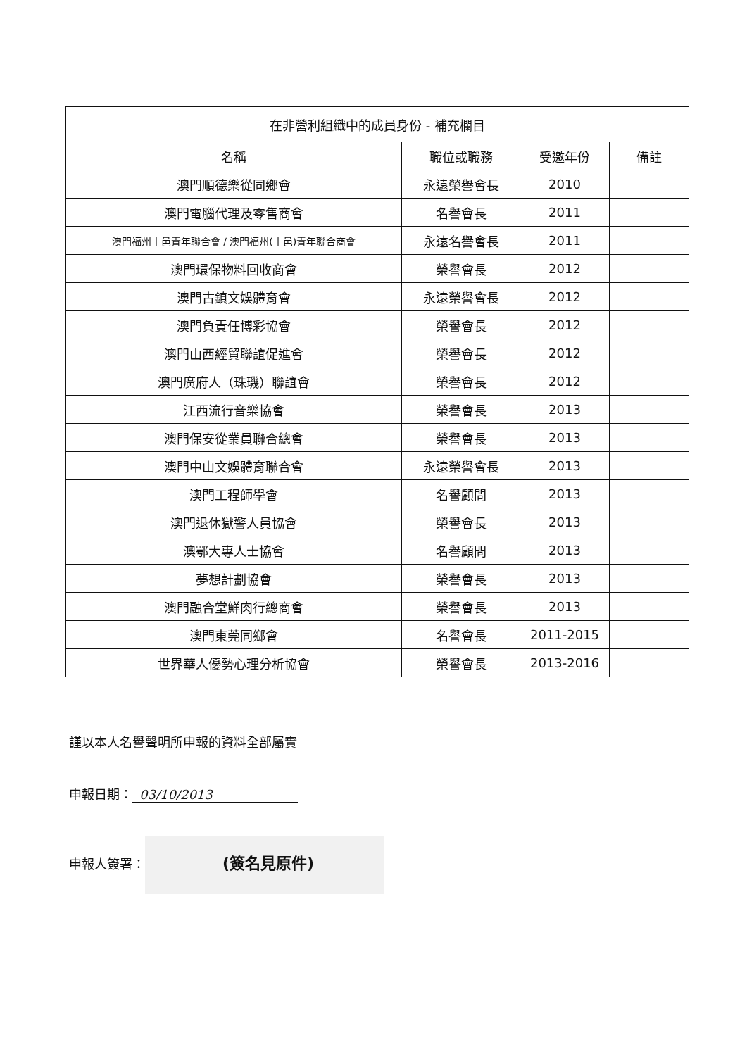| 在非營利組織中的成員身份 - 補充欄目 | | | |
| --- | --- | --- | --- |
| 名稱 | 職位或職務 | 受邀年份 | 備註 |
| 澳門順德樂從同鄉會 | 永遠榮譽會長 | 2010 | |
| 澳門電腦代理及零售商會 | 名譽會長 | 2011 | |
| 澳門福州十邑青年聯合會 / 澳門福州(十邑)青年聯合商會 | 永遠名譽會長 | 2011 | |
| 澳門環保物料回收商會 | 榮譽會長 | 2012 | |
| 澳門古鎮文娛體育會 | 永遠榮譽會長 | 2012 | |
| 澳門負責任博彩協會 | 榮譽會長 | 2012 | |
| 澳門山西經貿聯誼促進會 | 榮譽會長 | 2012 | |
| 澳門廣府人（珠璣）聯誼會 | 榮譽會長 | 2012 | |
| 江西流行音樂協會 | 榮譽會長 | 2013 | |
| 澳門保安從業員聯合總會 | 榮譽會長 | 2013 | |
| 澳門中山文娛體育聯合會 | 永遠榮譽會長 | 2013 | |
| 澳門工程師學會 | 名譽顧問 | 2013 | |
| 澳門退休獄警人員協會 | 榮譽會長 | 2013 | |
| 澳鄂大專人士協會 | 名譽顧問 | 2013 | |
| 夢想計劃協會 | 榮譽會長 | 2013 | |
| 澳門融合堂鮮肉行總商會 | 榮譽會長 | 2013 | |
| 澳門東莞同鄉會 | 名譽會長 | 2011-2015 | |
| 世界華人優勢心理分析協會 | 榮譽會長 | 2013-2016 | |
謹以本人名譽聲明所申報的資料全部屬實
申報日期： 03/10/2013
申報人簽署： (簽名見原件)